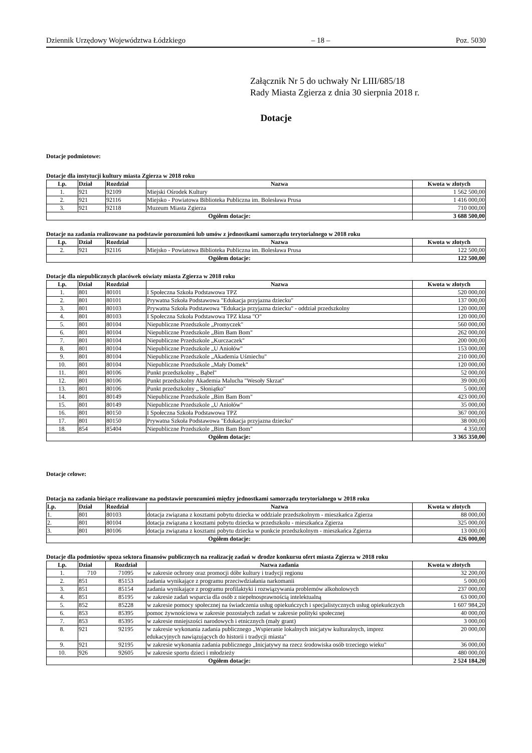Dziennik Urzędowy Województwa Łódzkiego – 18 – Poz. 5030
Załącznik Nr 5 do uchwały Nr LIII/685/18
Rady Miasta Zgierza z dnia 30 sierpnia 2018 r.
Dotacje
Dotacje podmiotowe:
Dotacje dla instytucji kultury miasta Zgierza w 2018 roku
| Lp. | Dział | Rozdział | Nazwa | Kwota w złotych |
| --- | --- | --- | --- | --- |
| 1. | 921 | 92109 | Miejski Ośrodek Kultury | 1 562 500,00 |
| 2. | 921 | 92116 | Miejsko - Powiatowa Biblioteka Publiczna im. Bolesława Prusa | 1 416 000,00 |
| 3. | 921 | 92118 | Muzeum Miasta Zgierza | 710 000,00 |
| Ogółem dotacje: | | | | 3 688 500,00 |
Dotacje na zadania realizowane na podstawie porozumień lub umów z jednostkami samorządu terytorialnego w 2018 roku
| Lp. | Dział | Rozdział | Nazwa | Kwota w złotych |
| --- | --- | --- | --- | --- |
| 2. | 921 | 92116 | Miejsko - Powiatowa Biblioteka Publiczna im. Bolesława Prusa | 122 500,00 |
| Ogółem dotacje: | | | | 122 500,00 |
Dotacje dla niepublicznych placówek oświaty miasta Zgierza w 2018 roku
| Lp. | Dział | Rozdział | Nazwa | Kwota w złotych |
| --- | --- | --- | --- | --- |
| 1. | 801 | 80101 | I Społeczna Szkoła Podstawowa TPZ | 520 000,00 |
| 2. | 801 | 80101 | Prywatna Szkoła Podstawowa "Edukacja przyjazna dziecku" | 137 000,00 |
| 3. | 801 | 80103 | Prywatna Szkoła Podstawowa "Edukacja przyjazna dziecku" - oddział przedszkolny | 120 000,00 |
| 4. | 801 | 80103 | I Społeczna Szkoła Podstawowa TPZ klasa "O" | 120 000,00 |
| 5. | 801 | 80104 | Niepubliczne Przedszkole „Promyczek" | 560 000,00 |
| 6. | 801 | 80104 | Niepubliczne Przedszkole „Bim Bam Bom" | 262 000,00 |
| 7. | 801 | 80104 | Niepubliczne Przedszkole „Kurczaczek" | 200 000,00 |
| 8. | 801 | 80104 | Niepubliczne Przedszkole „U Aniołów" | 153 000,00 |
| 9. | 801 | 80104 | Niepubliczne Przedszkole „Akademia Uśmiechu" | 210 000,00 |
| 10. | 801 | 80104 | Niepubliczne Przedszkole „Mały Domek" | 120 000,00 |
| 11. | 801 | 80106 | Punkt przedszkolny „ Bąbel" | 52 000,00 |
| 12. | 801 | 80106 | Punkt przedszkolny Akademia Malucha "Wesoły Skrzat" | 39 000,00 |
| 13. | 801 | 80106 | Punkt przedszkolny „ Słoniątko" | 5 000,00 |
| 14. | 801 | 80149 | Niepubliczne Przedszkole „Bim Bam Bom" | 423 000,00 |
| 15. | 801 | 80149 | Niepubliczne Przedszkole „U Aniołów" | 35 000,00 |
| 16. | 801 | 80150 | I Społeczna Szkoła Podstawowa TPZ | 367 000,00 |
| 17. | 801 | 80150 | Prywatna Szkoła Podstawowa "Edukacja przyjazna dziecku" | 38 000,00 |
| 18. | 854 | 85404 | Niepubliczne Przedszkole „Bim Bam Bom" | 4 350,00 |
| Ogółem dotacje: | | | | 3 365 350,00 |
Dotacje celowe:
Dotacja na zadania bieżące realizowane na podstawie porozumień między jednostkami samorządu terytorialnego w 2018 roku
| Lp. | Dział | Rozdział | Nazwa | Kwota w złotych |
| --- | --- | --- | --- | --- |
| 1. | 801 | 80103 | dotacja związana z kosztami pobytu dziecka w oddziale przedszkolnym - mieszkańca Zgierza | 88 000,00 |
| 2. | 801 | 80104 | dotacja związana z kosztami pobytu dziecka w przedszkolu - mieszkańca Zgierza | 325 000,00 |
| 3. | 801 | 80106 | dotacja związana z kosztami pobytu dziecka w punkcie przedszkolnym - mieszkańca Zgierza | 13 000,00 |
| Ogółem dotacje: | | | | 426 000,00 |
Dotacje dla podmiotów spoza sektora finansów publicznych na realizację zadań w drodze konkursu ofert miasta Zgierza w 2018 roku
| Lp. | Dział | Rozdział | Nazwa zadania | Kwota w złotych |
| --- | --- | --- | --- | --- |
| 1. | 710 | 71095 | w zakresie ochrony oraz promocji dóbr kultury i tradycji regionu | 32 200,00 |
| 2. | 851 | 85153 | zadania wynikające z programu przeciwdziałania narkomanii | 5 000,00 |
| 3. | 851 | 85154 | zadania wynikające z programu profilaktyki i rozwiązywania problemów alkoholowych | 237 000,00 |
| 4. | 851 | 85195 | w zakresie zadań wsparcia dla osób z niepełnosprawnością intelektualną | 63 000,00 |
| 5. | 852 | 85228 | w zakresie pomocy społecznej na świadczenia usług opiekuńczych i specjalistycznych usług opiekuńczych | 1 607 984,20 |
| 6. | 853 | 85395 | pomoc żywnościowa w zakresie pozostałych zadań w zakresie polityki społecznej | 40 000,00 |
| 7. | 853 | 85395 | w zakresie mniejszości narodowych i etnicznych (mały grant) | 3 000,00 |
| 8. | 921 | 92195 | w zakresie wykonania zadania publicznego „Wspieranie lokalnych inicjatyw kulturalnych, imprez edukacyjnych nawiązujących do historii i tradycji miasta" | 20 000,00 |
| 9. | 921 | 92195 | w zakresie wykonania zadania publicznego „Inicjatywy na rzecz środowiska osób trzeciego wieku" | 36 000,00 |
| 10. | 926 | 92605 | w zakresie sportu dzieci i młodzieży | 480 000,00 |
| Ogółem dotacje: | | | | 2 524 184,20 |